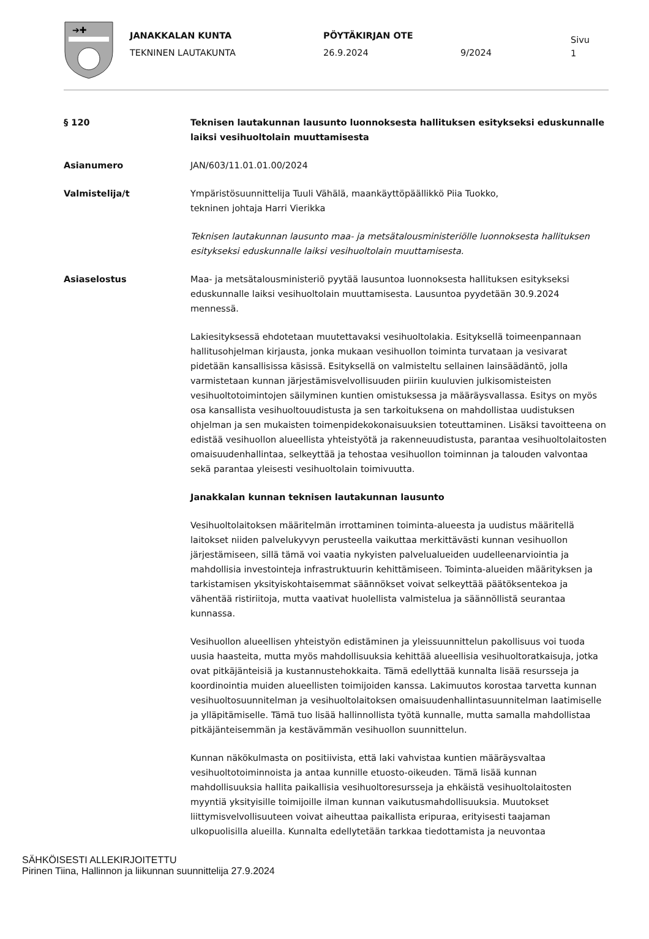➔✚
JANAKKALAN KUNTA
TEKNINEN LAUTAKUNTA
PÖYTÄKIRJAN OTE
26.9.2024
9/2024
Sivu
1
§ 120 Teknisen lautakunnan lausunto luonnoksesta hallituksen esitykseksi eduskunnalle laiksi vesihuoltolain muuttamisesta
Asianumero JAN/603/11.01.01.00/2024
Valmistelija/t Ympäristösuunnittelija Tuuli Vähälä, maankäyttöpäällikkö Piia Tuokko,
tekninen johtaja Harri Vierikka
Teknisen lautakunnan lausunto maa- ja metsätalousministeriölle luonnoksesta hallituksen esitykseksi eduskunnalle laiksi vesihuoltolain muuttamisesta.
Asiaselostus Maa- ja metsätalousministeriö pyytää lausuntoa luonnoksesta hallituksen esitykseksi eduskunnalle laiksi vesihuoltolain muuttamisesta. Lausuntoa pyydetään 30.9.2024 mennessä.
Lakiesityksessä ehdotetaan muutettavaksi vesihuoltolakia. Esityksellä toimeenpannaan hallitusohjelman kirjausta, jonka mukaan vesihuollon toiminta turvataan ja vesivarat pidetään kansallisissa käsissä. Esityksellä on valmisteltu sellainen lainsäädäntö, jolla varmistetaan kunnan järjestämisvelvollisuuden piiriin kuuluvien julkisomisteisten vesihuoltotoimintojen säilyminen kuntien omistuksessa ja määräysvallassa. Esitys on myös osa kansallista vesihuoltouudistusta ja sen tarkoituksena on mahdollistaa uudistuksen ohjelman ja sen mukaisten toimenpidekokonaisuuksien toteuttaminen. Lisäksi tavoitteena on edistää vesihuollon alueellista yhteistyötä ja rakenneuudistusta, parantaa vesihuoltolaitosten omaisuudenhallintaa, selkeyttää ja tehostaa vesihuollon toiminnan ja talouden valvontaa sekä parantaa yleisesti vesihuoltolain toimivuutta.
Janakkalan kunnan teknisen lautakunnan lausunto
Vesihuoltolaitoksen määritelmän irrottaminen toiminta-alueesta ja uudistus määritellä laitokset niiden palvelukyvyn perusteella vaikuttaa merkittävästi kunnan vesihuollon järjestämiseen, sillä tämä voi vaatia nykyisten palvelualueiden uudelleenarviointia ja mahdollisia investointeja infrastruktuurin kehittämiseen. Toiminta-alueiden määrityksen ja tarkistamisen yksityiskohtaisemmat säännökset voivat selkeyttää päätöksentekoa ja vähentää ristiriitoja, mutta vaativat huolellista valmistelua ja säännöllistä seurantaa kunnassa.
Vesihuollon alueellisen yhteistyön edistäminen ja yleissuunnittelun pakollisuus voi tuoda uusia haasteita, mutta myös mahdollisuuksia kehittää alueellisia vesihuoltoratkaisuja, jotka ovat pitkäjänteisiä ja kustannustehokkaita. Tämä edellyttää kunnalta lisää resursseja ja koordinointia muiden alueellisten toimijoiden kanssa. Lakimuutos korostaa tarvetta kunnan vesihuoltosuunnitelman ja vesihuoltolaitoksen omaisuudenhallintasuunnitelman laatimiselle ja ylläpitämiselle. Tämä tuo lisää hallinnollista työtä kunnalle, mutta samalla mahdollistaa pitkäjänteisemmän ja kestävämmän vesihuollon suunnittelun.
Kunnan näkökulmasta on positiivista, että laki vahvistaa kuntien määräysvaltaa vesihuoltotoiminnoista ja antaa kunnille etuosto-oikeuden. Tämä lisää kunnan mahdollisuuksia hallita paikallisia vesihuoltoresursseja ja ehkäistä vesihuoltolaitosten myyntiä yksityisille toimijoille ilman kunnan vaikutusmahdollisuuksia. Muutokset liittymisvelvollisuuteen voivat aiheuttaa paikallista eripuraa, erityisesti taajaman ulkopuolisilla alueilla. Kunnalta edellytetään tarkkaa tiedottamista ja neuvontaa
SÄHKÖISESTI ALLEKIRJOITETTU
Pirinen Tiina, Hallinnon ja liikunnan suunnittelija 27.9.2024